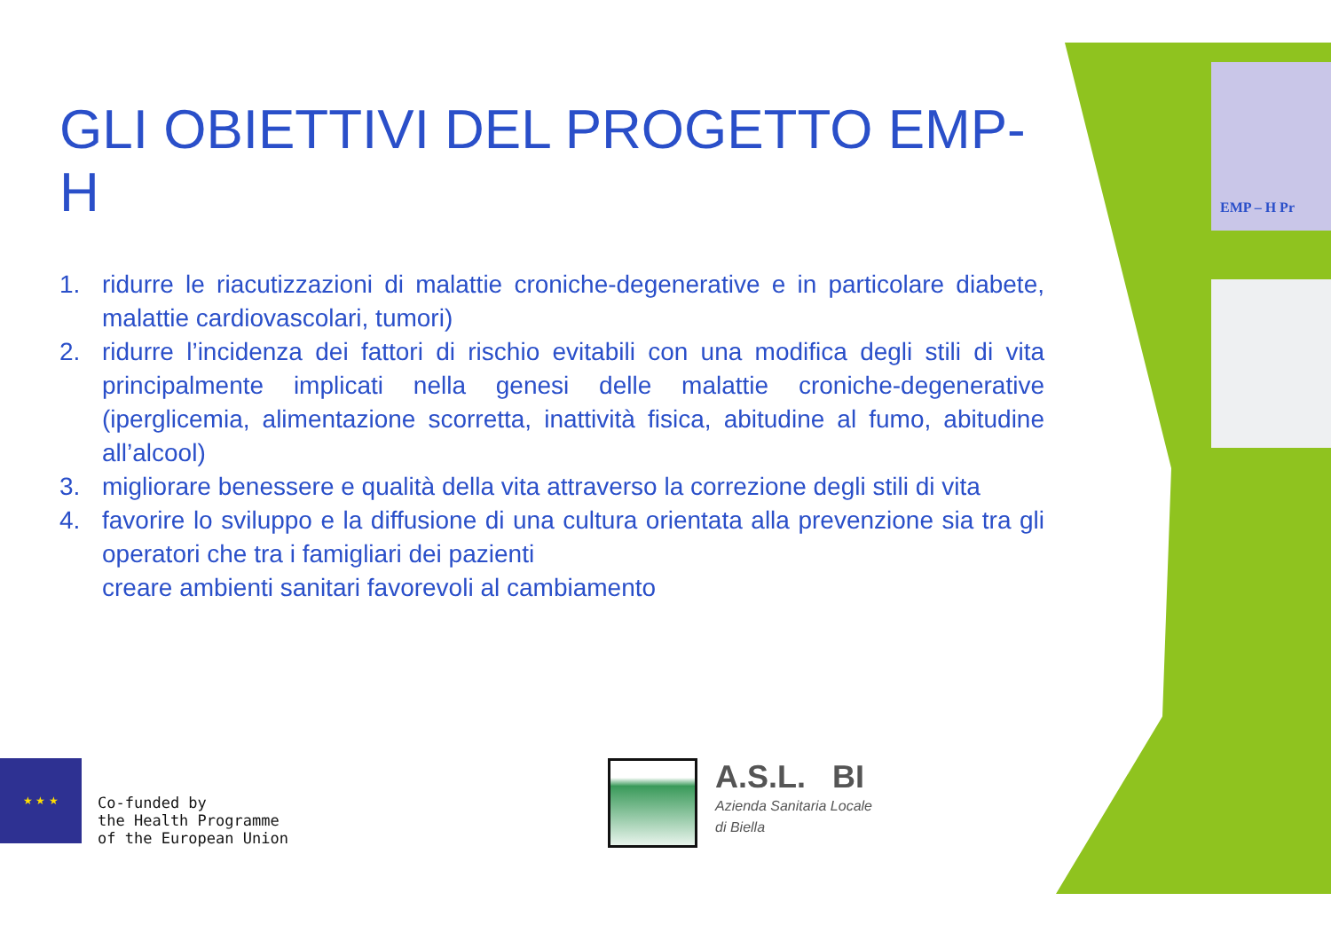GLI OBIETTIVI DEL PROGETTO EMP-H
1. ridurre le riacutizzazioni di malattie croniche-degenerative e in particolare diabete, malattie cardiovascolari, tumori)
2. ridurre l’incidenza dei fattori di rischio evitabili con una modifica degli stili di vita principalmente implicati nella genesi delle malattie croniche-degenerative (iperglicemia, alimentazione scorretta, inattività fisica, abitudine al fumo, abitudine all’alcool)
3. migliorare benessere e qualità della vita attraverso la correzione degli stili di vita
4. favorire lo sviluppo e la diffusione di una cultura orientata alla prevenzione sia tra gli operatori che tra i famigliari dei pazienti
creare ambienti sanitari favorevoli al cambiamento
★ ★ ★
Co-funded by
the Health Programme
of the European Union
A.S.L. BI
Azienda Sanitaria Locale
di Biella
EMP – H Pr